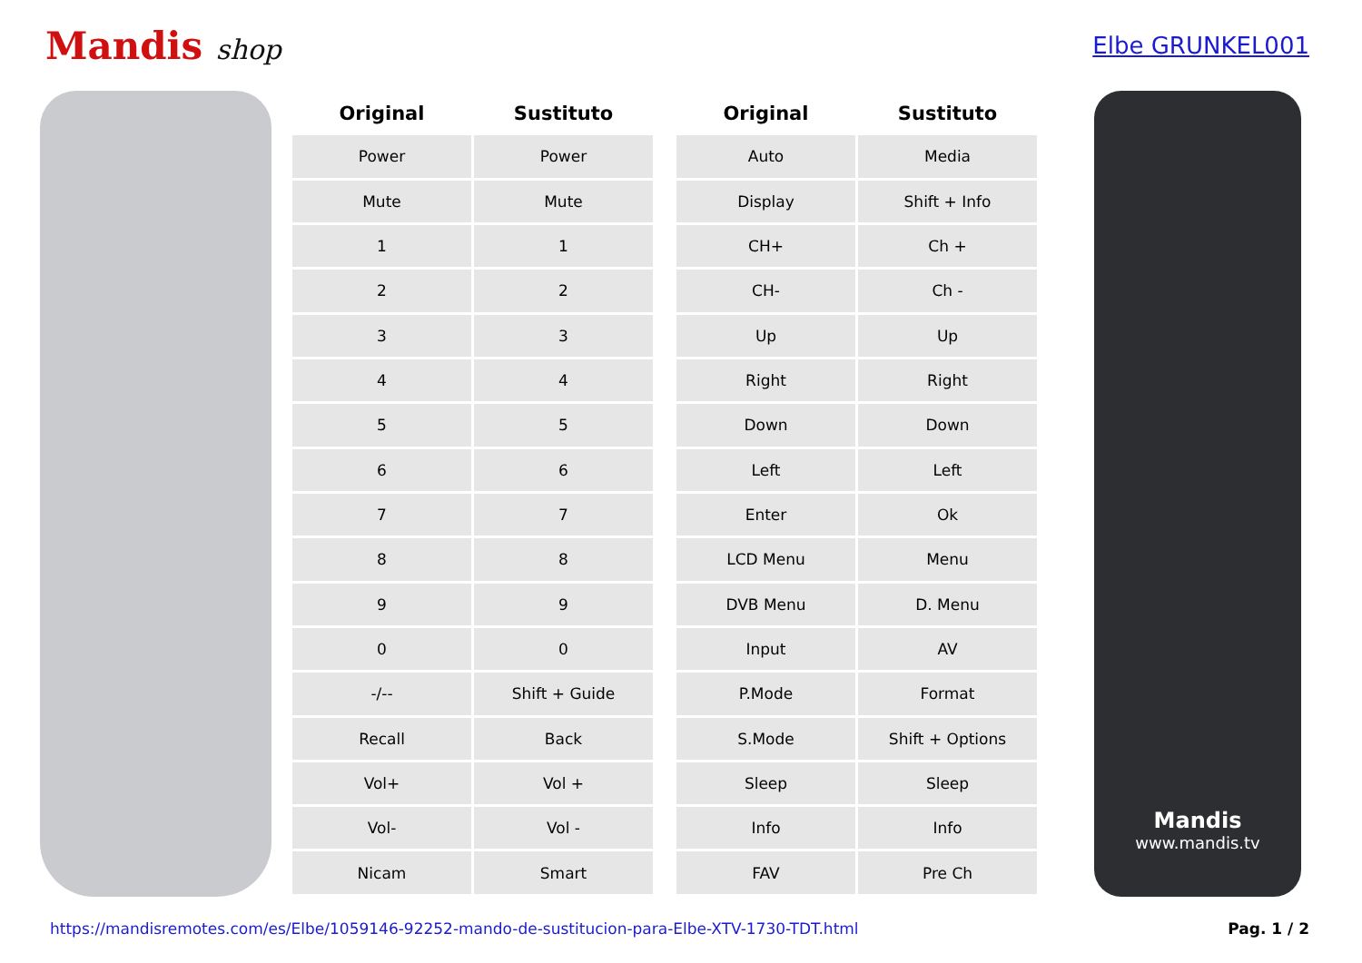Mandis shop
Elbe GRUNKEL001
| Original | Sustituto |
| --- | --- |
| Power | Power |
| Mute | Mute |
| 1 | 1 |
| 2 | 2 |
| 3 | 3 |
| 4 | 4 |
| 5 | 5 |
| 6 | 6 |
| 7 | 7 |
| 8 | 8 |
| 9 | 9 |
| 0 | 0 |
| -/-- | Shift + Guide |
| Recall | Back |
| Vol+ | Vol + |
| Vol- | Vol - |
| Nicam | Smart |
| Original | Sustituto |
| --- | --- |
| Auto | Media |
| Display | Shift + Info |
| CH+ | Ch + |
| CH- | Ch - |
| Up | Up |
| Right | Right |
| Down | Down |
| Left | Left |
| Enter | Ok |
| LCD Menu | Menu |
| DVB Menu | D. Menu |
| Input | AV |
| P.Mode | Format |
| S.Mode | Shift + Options |
| Sleep | Sleep |
| Info | Info |
| FAV | Pre Ch |
Mandis
www.mandis.tv
https://mandisremotes.com/es/Elbe/1059146-92252-mando-de-sustitucion-para-Elbe-XTV-1730-TDT.html Pag. 1 / 2